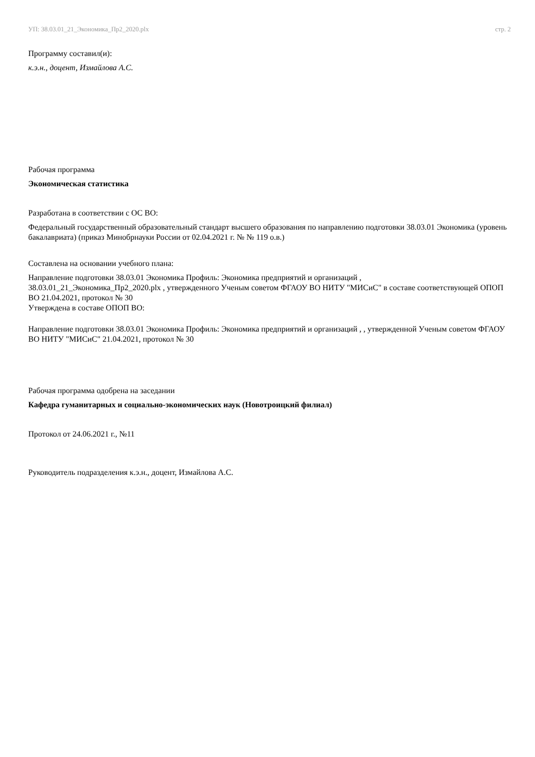УП: 38.03.01_21_Экономика_Пр2_2020.plx стр. 2
Программу составил(и):
к.э.н., доцент, Измайлова А.С.
Рабочая программа
Экономическая статистика
Разработана в соответствии с ОС ВО:
Федеральный государственный образовательный стандарт высшего образования по направлению подготовки 38.03.01 Экономика (уровень бакалавриата) (приказ Минобрнауки России от 02.04.2021 г. № № 119 о.в.)
Составлена на основании учебного плана:
Направление подготовки 38.03.01 Экономика Профиль: Экономика предприятий и организаций ,
38.03.01_21_Экономика_Пр2_2020.plx , утвержденного Ученым советом ФГАОУ ВО НИТУ "МИСиС" в составе соответствующей ОПОП ВО 21.04.2021, протокол № 30
Утверждена в составе ОПОП ВО:
Направление подготовки 38.03.01 Экономика Профиль: Экономика предприятий и организаций , , утвержденной Ученым советом ФГАОУ ВО НИТУ "МИСиС" 21.04.2021, протокол № 30
Рабочая программа одобрена на заседании
Кафедра гуманитарных и социально-экономических наук (Новотроицкий филиал)
Протокол от 24.06.2021 г., №11
Руководитель подразделения к.э.н., доцент, Измайлова А.С.